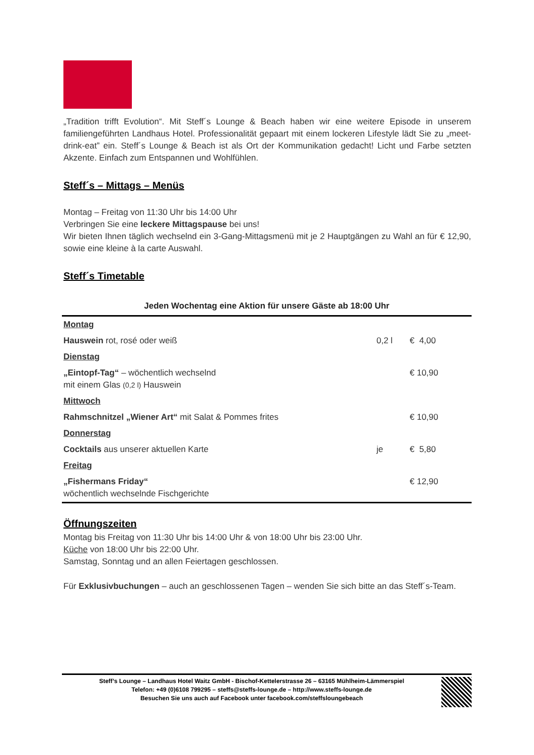„Tradition trifft Evolution“. Mit Steff´s Lounge & Beach haben wir eine weitere Episode in unserem familiengeführten Landhaus Hotel. Professionalität gepaart mit einem lockeren Lifestyle lädt Sie zu „meet-drink-eat” ein. Steff´s Lounge & Beach ist als Ort der Kommunikation gedacht! Licht und Farbe setzten Akzente. Einfach zum Entspannen und Wohlfühlen.
Steff´s – Mittags – Menüs
Montag – Freitag von 11:30 Uhr bis 14:00 Uhr
Verbringen Sie eine leckere Mittagspause bei uns!
Wir bieten Ihnen täglich wechselnd ein 3-Gang-Mittagsmenü mit je 2 Hauptgängen zu Wahl an für € 12,90, sowie eine kleine à la carte Auswahl.
Steff´s Timetable
| Jeden Wochentag eine Aktion für unsere Gäste ab 18:00 Uhr | | |
| --- | --- | --- |
| Montag | | |
| Hauswein rot, rosé oder weiß | 0,2 l | € 4,00 |
| Dienstag | | |
| „Eintopf-Tag“ – wöchentlich wechselnd mit einem Glas (0,2 l) Hauswein | | € 10,90 |
| Mittwoch | | |
| Rahmschnitzel „Wiener Art“ mit Salat & Pommes frites | | € 10,90 |
| Donnerstag | | |
| Cocktails aus unserer aktuellen Karte | je | € 5,80 |
| Freitag | | |
| „Fishermans Friday“ wöchentlich wechselnde Fischgerichte | | € 12,90 |
Öffnungszeiten
Montag bis Freitag von 11:30 Uhr bis 14:00 Uhr & von 18:00 Uhr bis 23:00 Uhr.
Küche von 18:00 Uhr bis 22:00 Uhr.
Samstag, Sonntag und an allen Feiertagen geschlossen.
Für Exklusivbuchungen – auch an geschlossenen Tagen – wenden Sie sich bitte an das Steff´s-Team.
Steff’s Lounge – Landhaus Hotel Waitz GmbH - Bischof-Kettelerstrasse 26 – 63165 Mühlheim-Lämmerspiel
Telefon: +49 (0)6108 799295 – steffs@steffs-lounge.de – http://www.steffs-lounge.de
Besuchen Sie uns auch auf Facebook unter facebook.com/steffsloungebeach